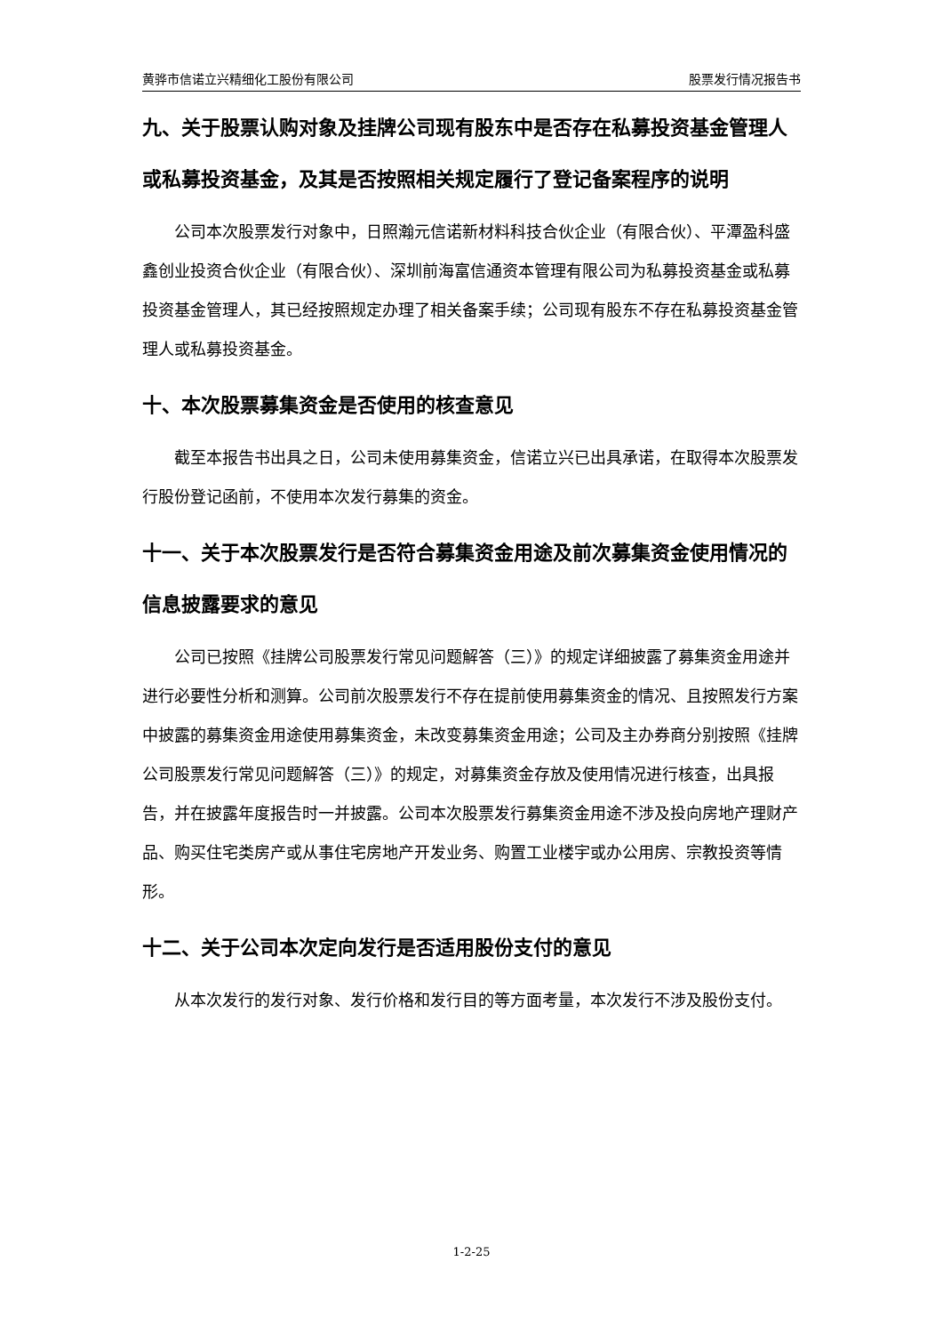黄骅市信诺立兴精细化工股份有限公司 股票发行情况报告书
九、关于股票认购对象及挂牌公司现有股东中是否存在私募投资基金管理人或私募投资基金，及其是否按照相关规定履行了登记备案程序的说明
公司本次股票发行对象中，日照瀚元信诺新材料科技合伙企业（有限合伙）、平潭盈科盛鑫创业投资合伙企业（有限合伙）、深圳前海富信通资本管理有限公司为私募投资基金或私募投资基金管理人，其已经按照规定办理了相关备案手续；公司现有股东不存在私募投资基金管理人或私募投资基金。
十、本次股票募集资金是否使用的核查意见
截至本报告书出具之日，公司未使用募集资金，信诺立兴已出具承诺，在取得本次股票发行股份登记函前，不使用本次发行募集的资金。
十一、关于本次股票发行是否符合募集资金用途及前次募集资金使用情况的信息披露要求的意见
公司已按照《挂牌公司股票发行常见问题解答（三）》的规定详细披露了募集资金用途并进行必要性分析和测算。公司前次股票发行不存在提前使用募集资金的情况、且按照发行方案中披露的募集资金用途使用募集资金，未改变募集资金用途；公司及主办券商分别按照《挂牌公司股票发行常见问题解答（三）》的规定，对募集资金存放及使用情况进行核查，出具报告，并在披露年度报告时一并披露。公司本次股票发行募集资金用途不涉及投向房地产理财产品、购买住宅类房产或从事住宅房地产开发业务、购置工业楼宇或办公用房、宗教投资等情形。
十二、关于公司本次定向发行是否适用股份支付的意见
从本次发行的发行对象、发行价格和发行目的等方面考量，本次发行不涉及股份支付。
1-2-25